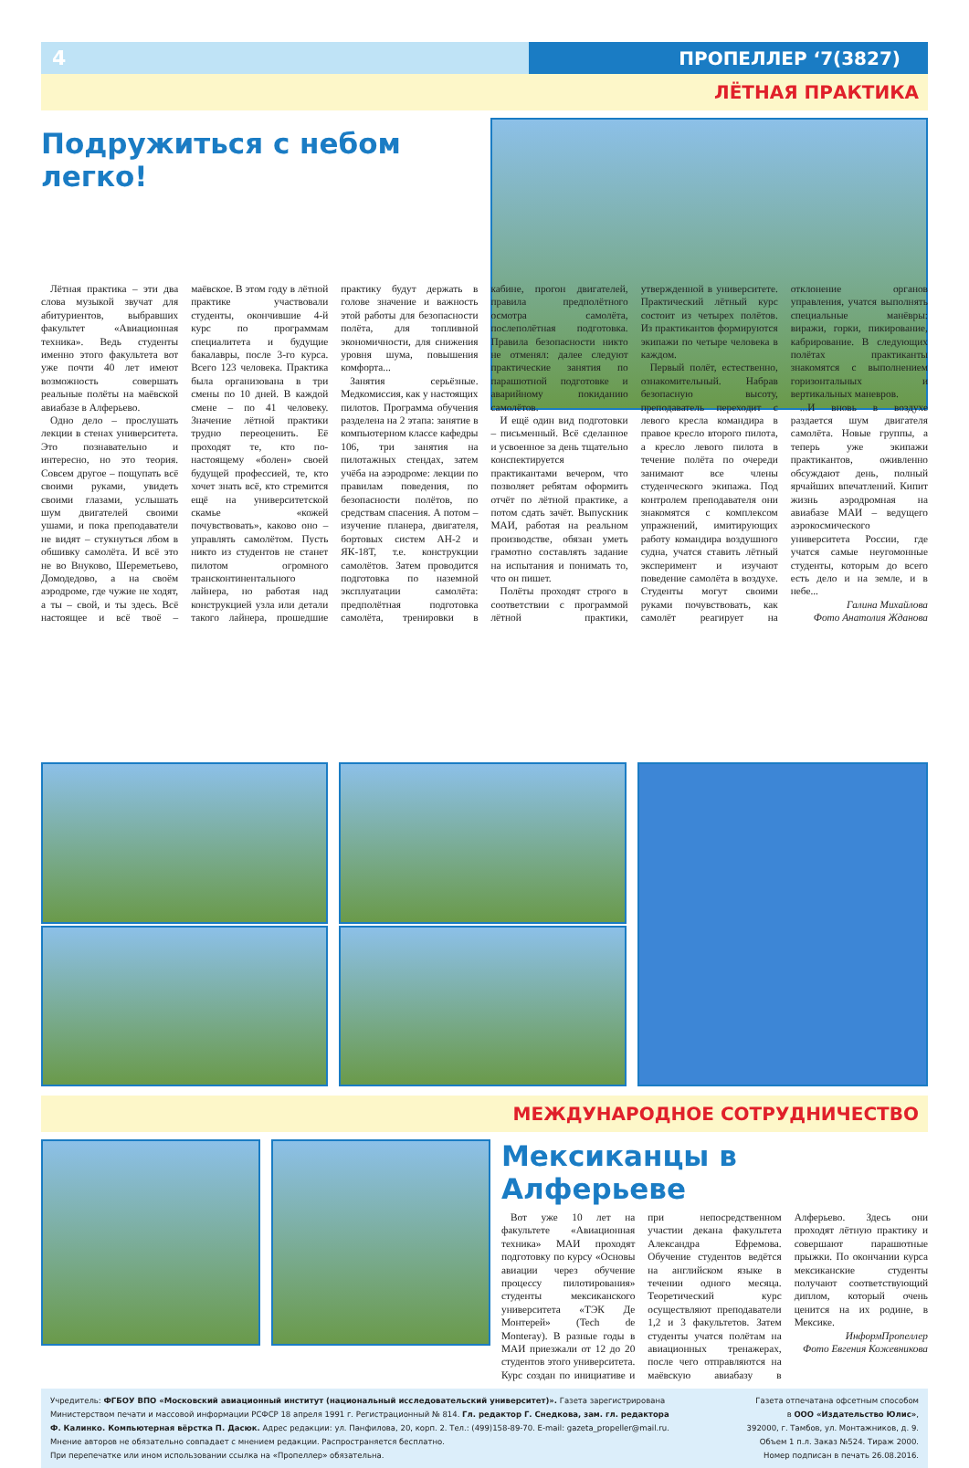4 ПРОПЕЛЛЕР ‘7(3827)
ЛЁТНАЯ ПРАКТИКА
Подружиться с небом легко!
Лётная практика – эти два слова музыкой звучат для абитуриентов, выбравших факультет «Авиационная техника». Ведь студенты именно этого факультета вот уже почти 40 лет имеют возможность совершать реальные полёты на маёвской авиабазе в Алферьево.
Одно дело – прослушать лекции в стенах университета. Это познавательно и интересно, но это теория. Совсем другое – пощупать всё своими руками, увидеть своими глазами, услышать шум двигателей своими ушами, и пока преподаватели не видят – стукнуться лбом в обшивку самолёта. И всё это не во Внуково, Шереметьево, Домодедово, а на своём аэродроме, где чужие не ходят, а ты – свой, и ты здесь. Всё настоящее и всё твоё – маёвское. В этом году в лётной практике участвовали студенты, окончившие 4-й курс по программам специалитета и будущие бакалавры, после 3-го курса. Всего 123 человека. Практика была организована в три смены по 10 дней. В каждой смене – по 41 человеку. Значение лётной практики трудно переоценить. Её проходят те, кто по-настоящему «болен» своей будущей профессией, те, кто хочет знать всё, кто стремится ещё на университетской скамье «кожей почувствовать», каково оно – управлять самолётом. Пусть никто из студентов не станет пилотом огромного трансконтинентального лайнера, но работая над конструкцией узла или детали такого лайнера, прошедшие практику будут держать в голове значение и важность этой работы для безопасности полёта, для топливной экономичности, для снижения уровня шума, повышения комфорта...
Занятия серьёзные. Медкомиссия, как у настоящих пилотов. Программа обучения разделена на 2 этапа: занятие в компьютерном классе кафедры 106, три занятия на пилотажных стендах, затем учёба на аэродроме: лекции по правилам поведения, по безопасности полётов, по средствам спасения. А потом – изучение планера, двигателя, бортовых систем АН-2 и ЯК-18Т, т.е. конструкции самолётов. Затем проводится подготовка по наземной эксплуатации самолёта: предполётная подготовка самолёта, тренировки в кабине, прогон двигателей, правила предполётного осмотра самолёта, послеполётная подготовка. Правила безопасности никто не отменял: далее следуют практические занятия по парашютной подготовке и аварийному покиданию самолётов.
И ещё один вид подготовки – письменный. Всё сделанное и усвоенное за день тщательно конспектируется практикантами вечером, что позволяет ребятам оформить отчёт по лётной практике, а потом сдать зачёт. Выпускник МАИ, работая на реальном производстве, обязан уметь грамотно составлять задание на испытания и понимать то, что он пишет.
Полёты проходят строго в соответствии с программой лётной практики, утвержденной в университете. Практический лётный курс состоит из четырех полётов. Из практикантов формируются экипажи по четыре человека в каждом.
Первый полёт, естественно, ознакомительный. Набрав безопасную высоту, преподаватель переходит с левого кресла командира в правое кресло второго пилота, а кресло левого пилота в течение полёта по очереди занимают все члены студенческого экипажа. Под контролем преподавателя они знакомятся с комплексом упражнений, имитирующих работу командира воздушного судна, учатся ставить лётный эксперимент и изучают поведение самолёта в воздухе. Студенты могут своими руками почувствовать, как самолёт реагирует на отклонение органов управления, учатся выполнять специальные манёвры: виражи, горки, пикирование, кабрирование. В следующих полётах практиканты знакомятся с выполнением горизонтальных и вертикальных маневров.
...И вновь в воздухе раздается шум двигателя самолёта. Новые группы, а теперь уже экипажи практикантов, оживленно обсуждают день, полный ярчайших впечатлений. Кипит жизнь аэродромная на авиабазе МАИ – ведущего аэрокосмического университета России, где учатся самые неугомонные студенты, которым до всего есть дело и на земле, и в небе...
Галина Михайлова
Фото Анатолия Жданова
МЕЖДУНАРОДНОЕ СОТРУДНИЧЕСТВО
Мексиканцы в Алферьеве
Вот уже 10 лет на факультете «Авиационная техника» МАИ проходят подготовку по курсу «Основы авиации через обучение процессу пилотирования» студенты мексиканского университета «ТЭК Де Монтерей» (Tech de Monteray). В разные годы в МАИ приезжали от 12 до 20 студентов этого университета. Курс создан по инициативе и при непосредственном участии декана факультета Александра Ефремова. Обучение студентов ведётся на английском языке в течении одного месяца. Теоретический курс осуществляют преподаватели 1,2 и 3 факультетов. Затем студенты учатся полётам на авиационных тренажерах, после чего отправляются на маёвскую авиабазу в Алферьево. Здесь они проходят лётную практику и совершают парашютные прыжки. По окончании курса мексиканские студенты получают соответствующий диплом, который очень ценится на их родине, в Мексике.
ИнформПропеллер
Фото Евгения Кожевникова
Учредитель: ФГБОУ ВПО «Московский авиационный институт (национальный исследовательский университет)». Газета зарегистрирована Министерством печати и массовой информации РСФСР 18 апреля 1991 г. Регистрационный № 814. Гл. редактор Г. Снедкова, зам. гл. редактора Ф. Калинко. Компьютерная вёрстка П. Дасюк. Адрес редакции: ул. Панфилова, 20, корп. 2. Тел.: (499)158-89-70. E-mail: gazeta_propeller@mail.ru. Мнение авторов не обязательно совпадает с мнением редакции. Распространяется бесплатно.
При перепечатке или ином использовании ссылка на «Пропеллер» обязательна.
Газета отпечатана офсетным способом
в ООО «Издательство Юлис»,
392000, г. Тамбов, ул. Монтажников, д. 9.
Объем 1 п.л. Заказ №524. Тираж 2000.
Номер подписан в печать 26.08.2016.